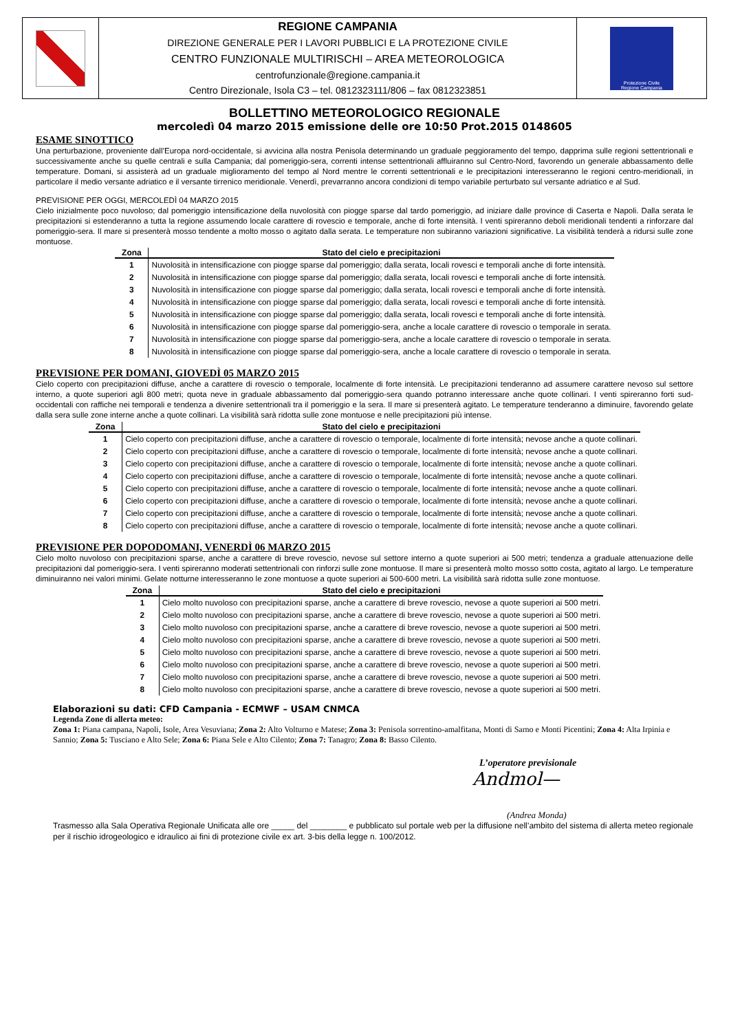REGIONE CAMPANIA
DIREZIONE GENERALE PER I LAVORI PUBBLICI E LA PROTEZIONE CIVILE
CENTRO FUNZIONALE MULTIRISCHI – AREA METEOROLOGICA
centrofunzionale@regione.campania.it
Centro Direzionale, Isola C3 – tel. 0812323111/806 – fax 0812323851
Protezione Civile
Regione Campania
BOLLETTINO METEOROLOGICO REGIONALE
mercoledì 04 marzo 2015 emissione delle ore 10:50 Prot.2015 0148605
ESAME SINOTTICO
Una perturbazione, proveniente dall’Europa nord-occidentale, si avvicina alla nostra Penisola determinando un graduale peggioramento del tempo, dapprima sulle regioni settentrionali e successivamente anche su quelle centrali e sulla Campania; dal pomeriggio-sera, correnti intense settentrionali affluiranno sul Centro-Nord, favorendo un generale abbassamento delle temperature. Domani, si assisterà ad un graduale miglioramento del tempo al Nord mentre le correnti settentrionali e le precipitazioni interesseranno le regioni centro-meridionali, in particolare il medio versante adriatico e il versante tirrenico meridionale. Venerdì, prevarranno ancora condizioni di tempo variabile perturbato sul versante adriatico e al Sud.
PREVISIONE PER OGGI, MERCOLEDÌ 04 MARZO 2015
Cielo inizialmente poco nuvoloso; dal pomeriggio intensificazione della nuvolosità con piogge sparse dal tardo pomeriggio, ad iniziare dalle province di Caserta e Napoli. Dalla serata le precipitazioni si estenderanno a tutta la regione assumendo locale carattere di rovescio e temporale, anche di forte intensità. I venti spireranno deboli meridionali tendenti a rinforzare dal pomeriggio-sera. Il mare si presenterà mosso tendente a molto mosso o agitato dalla serata. Le temperature non subiranno variazioni significative. La visibilità tenderà a ridursi sulle zone montuose.
| Zona | Stato del cielo e precipitazioni |
| --- | --- |
| 1 | Nuvolosità in intensificazione con piogge sparse dal pomeriggio; dalla serata, locali rovesci e temporali anche di forte intensità. |
| 2 | Nuvolosità in intensificazione con piogge sparse dal pomeriggio; dalla serata, locali rovesci e temporali anche di forte intensità. |
| 3 | Nuvolosità in intensificazione con piogge sparse dal pomeriggio; dalla serata, locali rovesci e temporali anche di forte intensità. |
| 4 | Nuvolosità in intensificazione con piogge sparse dal pomeriggio; dalla serata, locali rovesci e temporali anche di forte intensità. |
| 5 | Nuvolosità in intensificazione con piogge sparse dal pomeriggio; dalla serata, locali rovesci e temporali anche di forte intensità. |
| 6 | Nuvolosità in intensificazione con piogge sparse dal pomeriggio-sera, anche a locale carattere di rovescio o temporale in serata. |
| 7 | Nuvolosità in intensificazione con piogge sparse dal pomeriggio-sera, anche a locale carattere di rovescio o temporale in serata. |
| 8 | Nuvolosità in intensificazione con piogge sparse dal pomeriggio-sera, anche a locale carattere di rovescio o temporale in serata. |
PREVISIONE PER DOMANI, GIOVEDÌ 05 MARZO 2015
Cielo coperto con precipitazioni diffuse, anche a carattere di rovescio o temporale, localmente di forte intensità. Le precipitazioni tenderanno ad assumere carattere nevoso sul settore interno, a quote superiori agli 800 metri; quota neve in graduale abbassamento dal pomeriggio-sera quando potranno interessare anche quote collinari. I venti spireranno forti sud-occidentali con raffiche nei temporali e tendenza a divenire settentrionali tra il pomeriggio e la sera. Il mare si presenterà agitato. Le temperature tenderanno a diminuire, favorendo gelate dalla sera sulle zone interne anche a quote collinari. La visibilità sarà ridotta sulle zone montuose e nelle precipitazioni più intense.
| Zona | Stato del cielo e precipitazioni |
| --- | --- |
| 1 | Cielo coperto con precipitazioni diffuse, anche a carattere di rovescio o temporale, localmente di forte intensità; nevose anche a quote collinari. |
| 2 | Cielo coperto con precipitazioni diffuse, anche a carattere di rovescio o temporale, localmente di forte intensità; nevose anche a quote collinari. |
| 3 | Cielo coperto con precipitazioni diffuse, anche a carattere di rovescio o temporale, localmente di forte intensità; nevose anche a quote collinari. |
| 4 | Cielo coperto con precipitazioni diffuse, anche a carattere di rovescio o temporale, localmente di forte intensità; nevose anche a quote collinari. |
| 5 | Cielo coperto con precipitazioni diffuse, anche a carattere di rovescio o temporale, localmente di forte intensità; nevose anche a quote collinari. |
| 6 | Cielo coperto con precipitazioni diffuse, anche a carattere di rovescio o temporale, localmente di forte intensità; nevose anche a quote collinari. |
| 7 | Cielo coperto con precipitazioni diffuse, anche a carattere di rovescio o temporale, localmente di forte intensità; nevose anche a quote collinari. |
| 8 | Cielo coperto con precipitazioni diffuse, anche a carattere di rovescio o temporale, localmente di forte intensità; nevose anche a quote collinari. |
PREVISIONE PER DOPODOMANI, VENERDÌ 06 MARZO 2015
Cielo molto nuvoloso con precipitazioni sparse, anche a carattere di breve rovescio, nevose sul settore interno a quote superiori ai 500 metri; tendenza a graduale attenuazione delle precipitazioni dal pomeriggio-sera. I venti spireranno moderati settentrionali con rinforzi sulle zone montuose. Il mare si presenterà molto mosso sotto costa, agitato al largo. Le temperature diminuiranno nei valori minimi. Gelate notturne interesseranno le zone montuose a quote superiori ai 500-600 metri. La visibilità sarà ridotta sulle zone montuose.
| Zona | Stato del cielo e precipitazioni |
| --- | --- |
| 1 | Cielo molto nuvoloso con precipitazioni sparse, anche a carattere di breve rovescio, nevose a quote superiori ai 500 metri. |
| 2 | Cielo molto nuvoloso con precipitazioni sparse, anche a carattere di breve rovescio, nevose a quote superiori ai 500 metri. |
| 3 | Cielo molto nuvoloso con precipitazioni sparse, anche a carattere di breve rovescio, nevose a quote superiori ai 500 metri. |
| 4 | Cielo molto nuvoloso con precipitazioni sparse, anche a carattere di breve rovescio, nevose a quote superiori ai 500 metri. |
| 5 | Cielo molto nuvoloso con precipitazioni sparse, anche a carattere di breve rovescio, nevose a quote superiori ai 500 metri. |
| 6 | Cielo molto nuvoloso con precipitazioni sparse, anche a carattere di breve rovescio, nevose a quote superiori ai 500 metri. |
| 7 | Cielo molto nuvoloso con precipitazioni sparse, anche a carattere di breve rovescio, nevose a quote superiori ai 500 metri. |
| 8 | Cielo molto nuvoloso con precipitazioni sparse, anche a carattere di breve rovescio, nevose a quote superiori ai 500 metri. |
Elaborazioni su dati: CFD Campania - ECMWF – USAM CNMCA
Legenda Zone di allerta meteo:
Zona 1: Piana campana, Napoli, Isole, Area Vesuviana; Zona 2: Alto Volturno e Matese; Zona 3: Penisola sorrentino-amalfitana, Monti di Sarno e Monti Picentini; Zona 4: Alta Irpinia e Sannio; Zona 5: Tusciano e Alto Sele; Zona 6: Piana Sele e Alto Cilento; Zona 7: Tanagro; Zona 8: Basso Cilento.
L’operatore previsionale
Andmol—
(Andrea Monda)
Trasmesso alla Sala Operativa Regionale Unificata alle ore _____ del ________ e pubblicato sul portale web per la diffusione nell’ambito del sistema di allerta meteo regionale per il rischio idrogeologico e idraulico ai fini di protezione civile ex art. 3-bis della legge n. 100/2012.